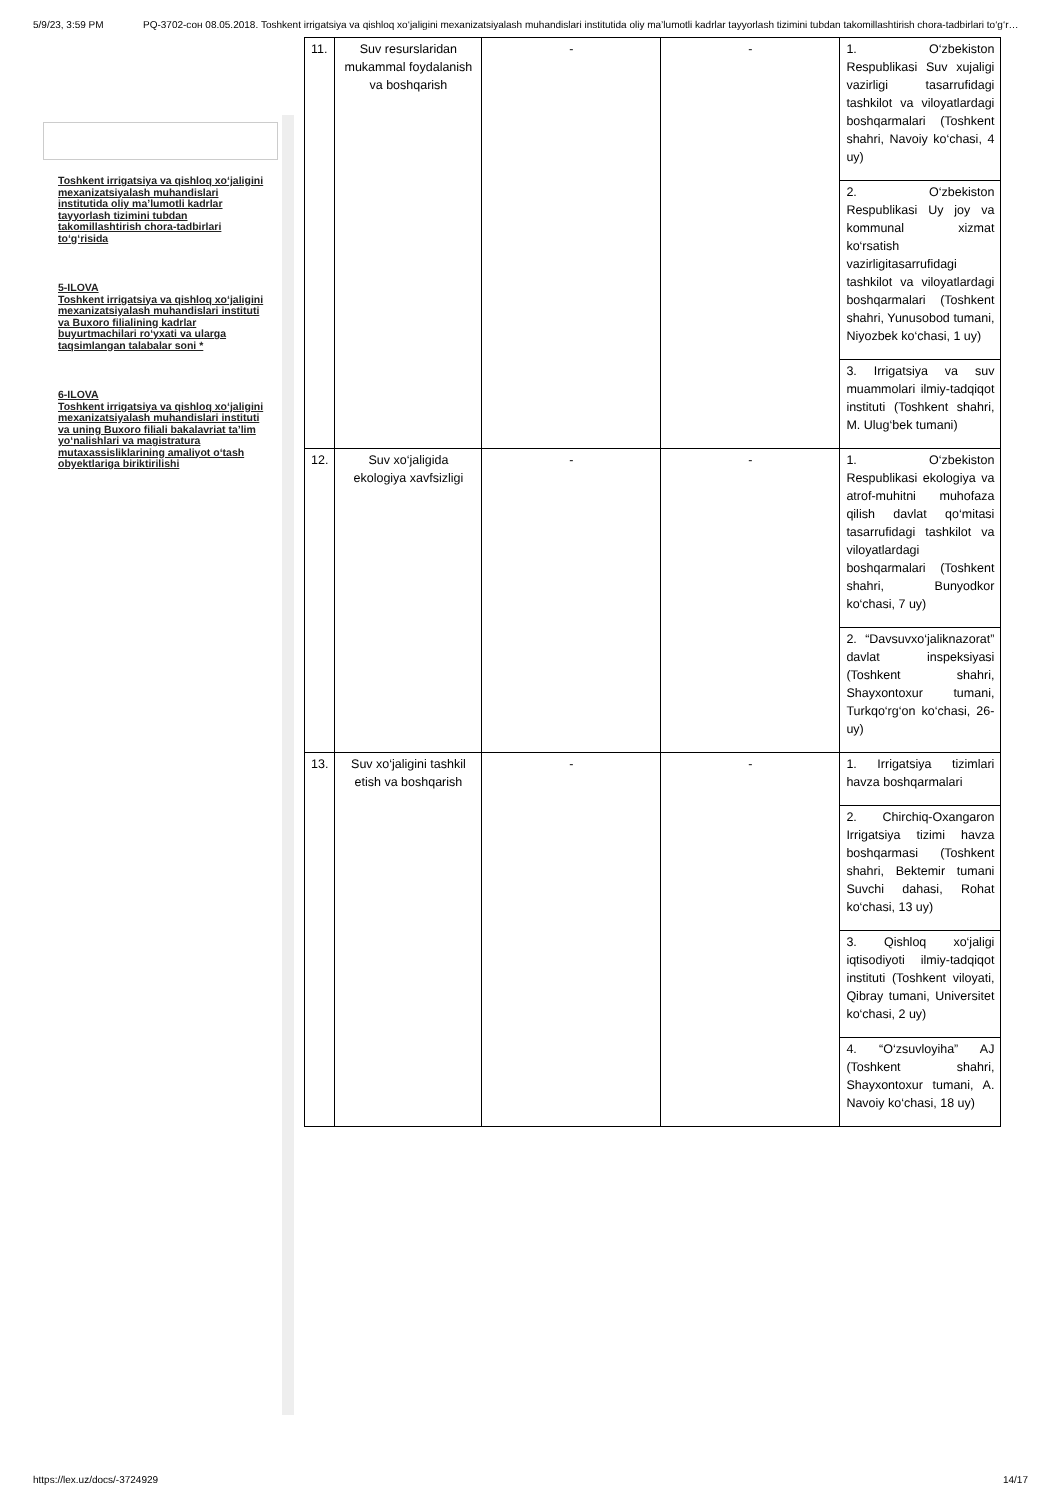5/9/23, 3:59 PM PQ-3702-сон 08.05.2018. Toshkent irrigatsiya va qishloq xo‘jaligini mexanizatsiyalash muhandislari institutida oliy ma’lumotli kadrlar tayyorlash tizimini tubdan takomillashtirish chora-tadbirlari to‘g‘r…
Toshkent irrigatsiya va qishloq xo‘jaligini mexanizatsiyalash muhandislari institutida oliy ma’lumotli kadrlar tayyorlash tizimini tubdan takomillashtirish chora-tadbirlari to‘g‘risida
5-ILOVA
Toshkent irrigatsiya va qishloq xo‘jaligini mexanizatsiyalash muhandislari instituti va Buxoro filialining kadrlar buyurtmachilari ro‘yxati va ularga taqsimlangan talabalar soni *
6-ILOVA
Toshkent irrigatsiya va qishloq xo‘jaligini mexanizatsiyalash muhandislari instituti va uning Buxoro filiali bakalavriat ta’lim yo‘nalishlari va magistratura mutaxassisliklarining amaliyot o‘tash obyektlariga biriktirilishi
| 11. | Suv resurslaridan mukammal foydalanish va boshqarish | - | - | 1. O‘zbekiston Respublikasi Suv xujaligi vazirligi tasarrufidagi tashkilot va viloyatlardagi boshqarmalari (Toshkent shahri, Navoiy ko‘chasi, 4 uy) |
| | | | | 2. O‘zbekiston Respublikasi Uy joy va kommunal xizmat ko‘rsatish vazirligitasarrufidagi tashkilot va viloyatlardagi boshqarmalari (Toshkent shahri, Yunusobod tumani, Niyozbek ko‘chasi, 1 uy) |
| | | | | 3. Irrigatsiya va suv muammolari ilmiy-tadqiqot instituti (Toshkent shahri, M. Ulug‘bek tumani) |
| 12. | Suv xo‘jaligida ekologiya xavfsizligi | - | - | 1. O‘zbekiston Respublikasi ekologiya va atrof-muhitni muhofaza qilish davlat qo‘mitasi tasarrufidagi tashkilot va viloyatlardagi boshqarmalari (Toshkent shahri, Bunyodkor ko‘chasi, 7 uy) |
| | | | | 2. “Davsuvxo‘jaliknazorat” davlat inspeksiyasi (Toshkent shahri, Shayxontoxur tumani, Turkqo‘rg‘on ko‘chasi, 26-uy) |
| 13. | Suv xo‘jaligini tashkil etish va boshqarish | - | - | 1. Irrigatsiya tizimlari havza boshqarmalari |
| | | | | 2. Chirchiq-Oxangaron Irrigatsiya tizimi havza boshqarmasi (Toshkent shahri, Bektemir tumani Suvchi dahasi, Rohat ko‘chasi, 13 uy) |
| | | | | 3. Qishloq xo‘jaligi iqtisodiyoti ilmiy-tadqiqot instituti (Toshkent viloyati, Qibray tumani, Universitet ko‘chasi, 2 uy) |
| | | | | 4. “O‘zsuvloyiha” AJ (Toshkent shahri, Shayxontoxur tumani, A. Navoiy ko‘chasi, 18 uy) |
https://lex.uz/docs/-3724929 14/17